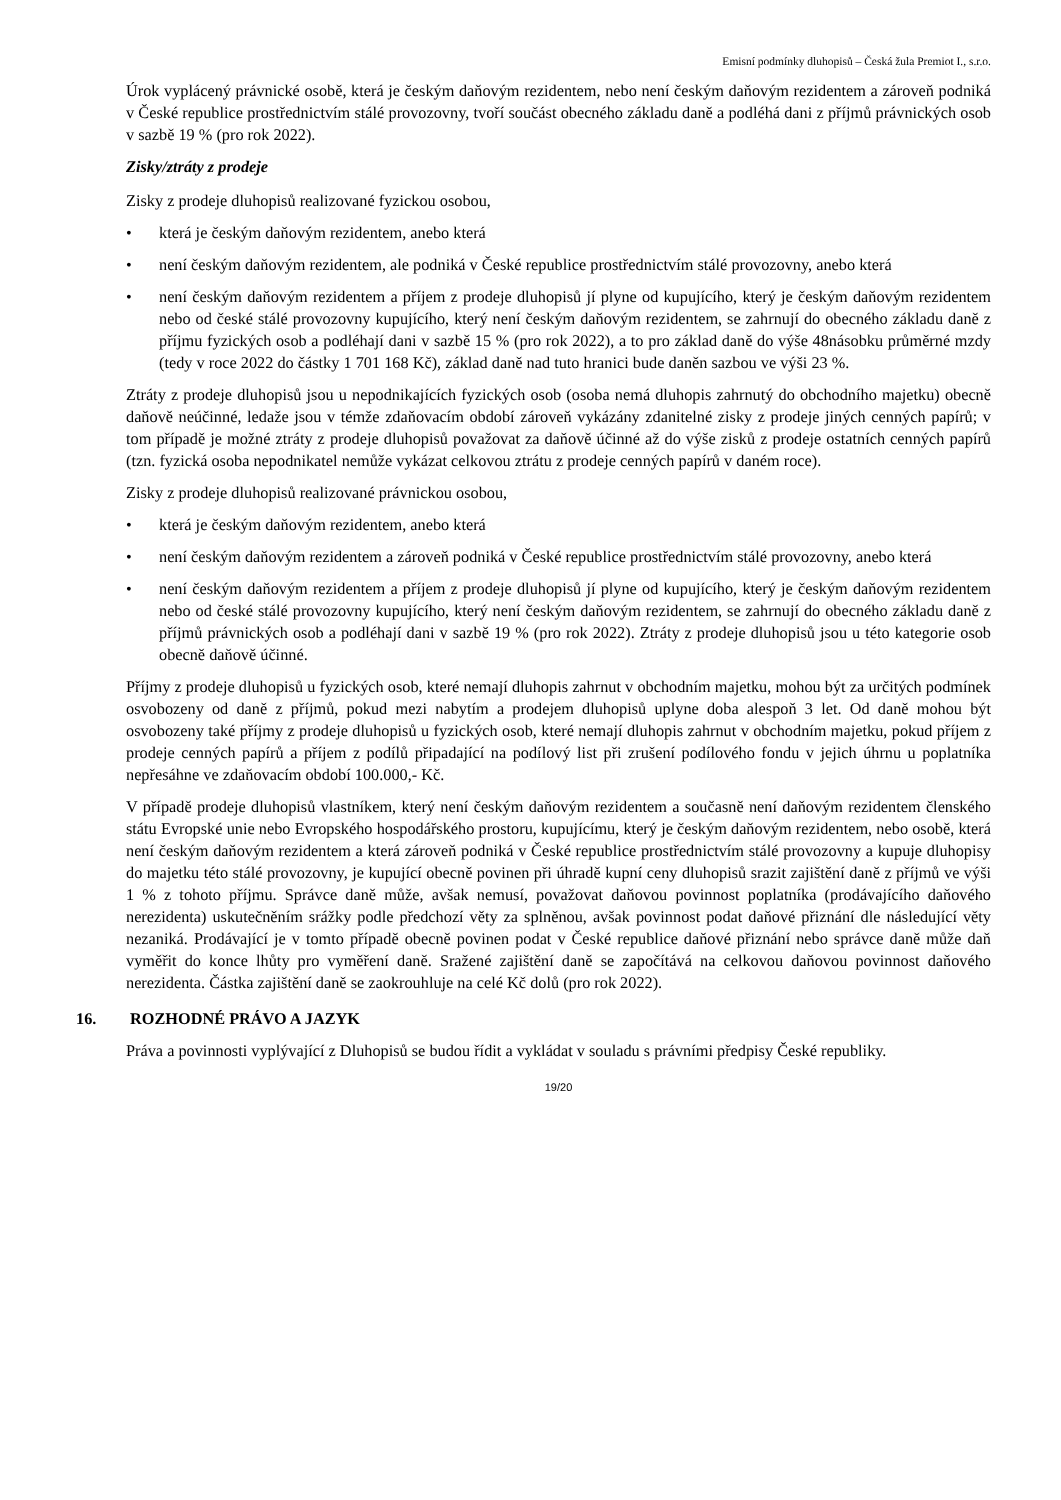Emisní podmínky dluhopisů – Česká žula Premiot I., s.r.o.
Úrok vyplácený právnické osobě, která je českým daňovým rezidentem, nebo není českým daňovým rezidentem a zároveň podniká v České republice prostřednictvím stálé provozovny, tvoří součást obecného základu daně a podléhá dani z příjmů právnických osob v sazbě 19 % (pro rok 2022).
Zisky/ztráty z prodeje
Zisky z prodeje dluhopisů realizované fyzickou osobou,
• která je českým daňovým rezidentem, anebo která
• není českým daňovým rezidentem, ale podniká v České republice prostřednictvím stálé provozovny, anebo která
• není českým daňovým rezidentem a příjem z prodeje dluhopisů jí plyne od kupujícího, který je českým daňovým rezidentem nebo od české stálé provozovny kupujícího, který není českým daňovým rezidentem, se zahrnují do obecného základu daně z příjmu fyzických osob a podléhají dani v sazbě 15 % (pro rok 2022), a to pro základ daně do výše 48násobku průměrné mzdy (tedy v roce 2022 do částky 1 701 168 Kč), základ daně nad tuto hranici bude daněn sazbou ve výši 23 %.
Ztráty z prodeje dluhopisů jsou u nepodnikajících fyzických osob (osoba nemá dluhopis zahrnutý do obchodního majetku) obecně daňově neúčinné, ledaže jsou v témže zdaňovacím období zároveň vykázány zdanitelné zisky z prodeje jiných cenných papírů; v tom případě je možné ztráty z prodeje dluhopisů považovat za daňově účinné až do výše zisků z prodeje ostatních cenných papírů (tzn. fyzická osoba nepodnikatel nemůže vykázat celkovou ztrátu z prodeje cenných papírů v daném roce).
Zisky z prodeje dluhopisů realizované právnickou osobou,
• která je českým daňovým rezidentem, anebo která
• není českým daňovým rezidentem a zároveň podniká v České republice prostřednictvím stálé provozovny, anebo která
• není českým daňovým rezidentem a příjem z prodeje dluhopisů jí plyne od kupujícího, který je českým daňovým rezidentem nebo od české stálé provozovny kupujícího, který není českým daňovým rezidentem, se zahrnují do obecného základu daně z příjmů právnických osob a podléhají dani v sazbě 19 % (pro rok 2022). Ztráty z prodeje dluhopisů jsou u této kategorie osob obecně daňově účinné.
Příjmy z prodeje dluhopisů u fyzických osob, které nemají dluhopis zahrnut v obchodním majetku, mohou být za určitých podmínek osvobozeny od daně z příjmů, pokud mezi nabytím a prodejem dluhopisů uplyne doba alespoň 3 let. Od daně mohou být osvobozeny také příjmy z prodeje dluhopisů u fyzických osob, které nemají dluhopis zahrnut v obchodním majetku, pokud příjem z prodeje cenných papírů a příjem z podílů připadající na podílový list při zrušení podílového fondu v jejich úhrnu u poplatníka nepřesáhne ve zdaňovacím období 100.000,- Kč.
V případě prodeje dluhopisů vlastníkem, který není českým daňovým rezidentem a současně není daňovým rezidentem členského státu Evropské unie nebo Evropského hospodářského prostoru, kupujícímu, který je českým daňovým rezidentem, nebo osobě, která není českým daňovým rezidentem a která zároveň podniká v České republice prostřednictvím stálé provozovny a kupuje dluhopisy do majetku této stálé provozovny, je kupující obecně povinen při úhradě kupní ceny dluhopisů srazit zajištění daně z příjmů ve výši 1 % z tohoto příjmu. Správce daně může, avšak nemusí, považovat daňovou povinnost poplatníka (prodávajícího daňového nerezidenta) uskutečněním srážky podle předchozí věty za splněnou, avšak povinnost podat daňové přiznání dle následující věty nezaniká. Prodávající je v tomto případě obecně povinen podat v České republice daňové přiznání nebo správce daně může daň vyměřit do konce lhůty pro vyměření daně. Sražené zajištění daně se započítává na celkovou daňovou povinnost daňového nerezidenta. Částka zajištění daně se zaokrouhluje na celé Kč dolů (pro rok 2022).
16. ROZHODNÉ PRÁVO A JAZYK
Práva a povinnosti vyplývající z Dluhopisů se budou řídit a vykládat v souladu s právními předpisy České republiky.
19/20